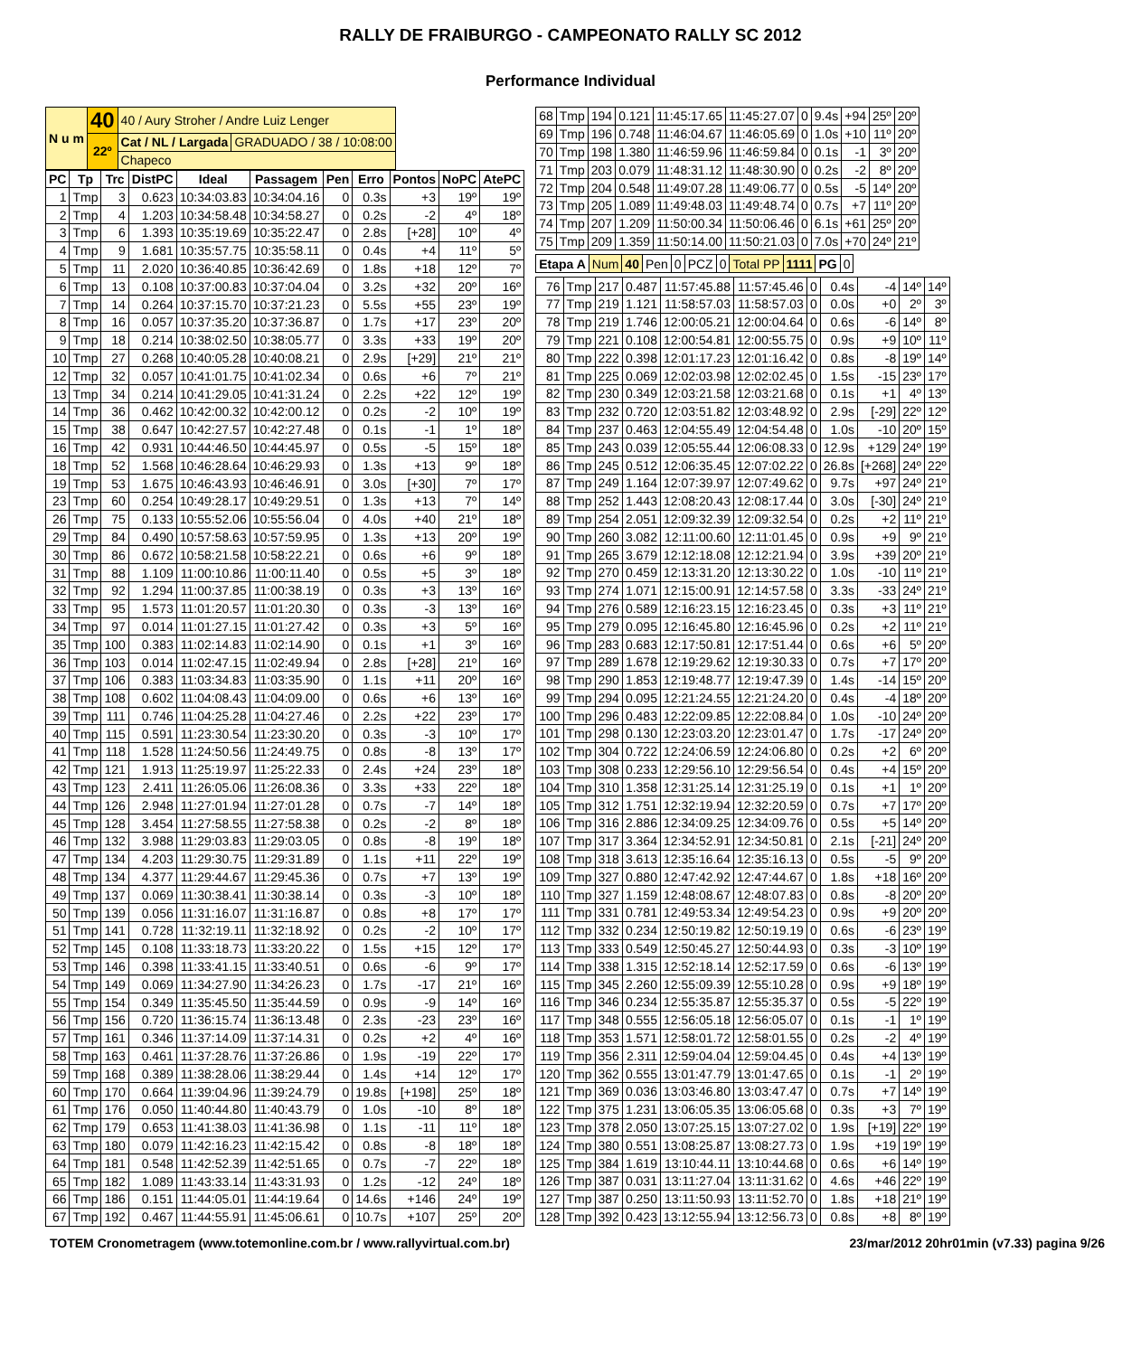RALLY DE FRAIBURGO - CAMPEONATO RALLY SC 2012
Performance Individual
| N u m | 40 | 40 / Aury Stroher / Andre Luiz Lenger | |
| | 22º | Cat / NL / Largada | GRADUADO / 38 / 10:08:00 |
| | | Chapeco | |
| PC | Tp | Trc | DistPC | Ideal | Passagem | Pen | Erro | Pontos | NoPC | AtePC |
| --- | --- | --- | --- | --- | --- | --- | --- | --- | --- | --- |
| 1 | Tmp | 3 | 0.623 | 10:34:03.83 | 10:34:04.16 | 0 | 0.3s | +3 | 19º | 19º |
| 2 | Tmp | 4 | 1.203 | 10:34:58.48 | 10:34:58.27 | 0 | 0.2s | -2 | 4º | 18º |
| 3 | Tmp | 6 | 1.393 | 10:35:19.69 | 10:35:22.47 | 0 | 2.8s | [+28] | 10º | 4º |
| 4 | Tmp | 9 | 1.681 | 10:35:57.75 | 10:35:58.11 | 0 | 0.4s | +4 | 11º | 5º |
| 5 | Tmp | 11 | 2.020 | 10:36:40.85 | 10:36:42.69 | 0 | 1.8s | +18 | 12º | 7º |
| 6 | Tmp | 13 | 0.108 | 10:37:00.83 | 10:37:04.04 | 0 | 3.2s | +32 | 20º | 16º |
| 7 | Tmp | 14 | 0.264 | 10:37:15.70 | 10:37:21.23 | 0 | 5.5s | +55 | 23º | 19º |
| 8 | Tmp | 16 | 0.057 | 10:37:35.20 | 10:37:36.87 | 0 | 1.7s | +17 | 23º | 20º |
| 9 | Tmp | 18 | 0.214 | 10:38:02.50 | 10:38:05.77 | 0 | 3.3s | +33 | 19º | 20º |
| 10 | Tmp | 27 | 0.268 | 10:40:05.28 | 10:40:08.21 | 0 | 2.9s | [+29] | 21º | 21º |
| 12 | Tmp | 32 | 0.057 | 10:41:01.75 | 10:41:02.34 | 0 | 0.6s | +6 | 7º | 21º |
| 13 | Tmp | 34 | 0.214 | 10:41:29.05 | 10:41:31.24 | 0 | 2.2s | +22 | 12º | 19º |
| 14 | Tmp | 36 | 0.462 | 10:42:00.32 | 10:42:00.12 | 0 | 0.2s | -2 | 10º | 19º |
| 15 | Tmp | 38 | 0.647 | 10:42:27.57 | 10:42:27.48 | 0 | 0.1s | -1 | 1º | 18º |
| 16 | Tmp | 42 | 0.931 | 10:44:46.50 | 10:44:45.97 | 0 | 0.5s | -5 | 15º | 18º |
| 18 | Tmp | 52 | 1.568 | 10:46:28.64 | 10:46:29.93 | 0 | 1.3s | +13 | 9º | 18º |
| 19 | Tmp | 53 | 1.675 | 10:46:43.93 | 10:46:46.91 | 0 | 3.0s | [+30] | 7º | 17º |
| 23 | Tmp | 60 | 0.254 | 10:49:28.17 | 10:49:29.51 | 0 | 1.3s | +13 | 7º | 14º |
| 26 | Tmp | 75 | 0.133 | 10:55:52.06 | 10:55:56.04 | 0 | 4.0s | +40 | 21º | 18º |
| 29 | Tmp | 84 | 0.490 | 10:57:58.63 | 10:57:59.95 | 0 | 1.3s | +13 | 20º | 19º |
| 30 | Tmp | 86 | 0.672 | 10:58:21.58 | 10:58:22.21 | 0 | 0.6s | +6 | 9º | 18º |
| 31 | Tmp | 88 | 1.109 | 11:00:10.86 | 11:00:11.40 | 0 | 0.5s | +5 | 3º | 18º |
| 32 | Tmp | 92 | 1.294 | 11:00:37.85 | 11:00:38.19 | 0 | 0.3s | +3 | 13º | 16º |
| 33 | Tmp | 95 | 1.573 | 11:01:20.57 | 11:01:20.30 | 0 | 0.3s | -3 | 13º | 16º |
| 34 | Tmp | 97 | 0.014 | 11:01:27.15 | 11:01:27.42 | 0 | 0.3s | +3 | 5º | 16º |
| 35 | Tmp | 100 | 0.383 | 11:02:14.83 | 11:02:14.90 | 0 | 0.1s | +1 | 3º | 16º |
| 36 | Tmp | 103 | 0.014 | 11:02:47.15 | 11:02:49.94 | 0 | 2.8s | [+28] | 21º | 16º |
| 37 | Tmp | 106 | 0.383 | 11:03:34.83 | 11:03:35.90 | 0 | 1.1s | +11 | 20º | 16º |
| 38 | Tmp | 108 | 0.602 | 11:04:08.43 | 11:04:09.00 | 0 | 0.6s | +6 | 13º | 16º |
| 39 | Tmp | 111 | 0.746 | 11:04:25.28 | 11:04:27.46 | 0 | 2.2s | +22 | 23º | 17º |
| 40 | Tmp | 115 | 0.591 | 11:23:30.54 | 11:23:30.20 | 0 | 0.3s | -3 | 10º | 17º |
| 41 | Tmp | 118 | 1.528 | 11:24:50.56 | 11:24:49.75 | 0 | 0.8s | -8 | 13º | 17º |
| 42 | Tmp | 121 | 1.913 | 11:25:19.97 | 11:25:22.33 | 0 | 2.4s | +24 | 23º | 18º |
| 43 | Tmp | 123 | 2.411 | 11:26:05.06 | 11:26:08.36 | 0 | 3.3s | +33 | 22º | 18º |
| 44 | Tmp | 126 | 2.948 | 11:27:01.94 | 11:27:01.28 | 0 | 0.7s | -7 | 14º | 18º |
| 45 | Tmp | 128 | 3.454 | 11:27:58.55 | 11:27:58.38 | 0 | 0.2s | -2 | 8º | 18º |
| 46 | Tmp | 132 | 3.988 | 11:29:03.83 | 11:29:03.05 | 0 | 0.8s | -8 | 19º | 18º |
| 47 | Tmp | 134 | 4.203 | 11:29:30.75 | 11:29:31.89 | 0 | 1.1s | +11 | 22º | 19º |
| 48 | Tmp | 134 | 4.377 | 11:29:44.67 | 11:29:45.36 | 0 | 0.7s | +7 | 13º | 19º |
| 49 | Tmp | 137 | 0.069 | 11:30:38.41 | 11:30:38.14 | 0 | 0.3s | -3 | 10º | 18º |
| 50 | Tmp | 139 | 0.056 | 11:31:16.07 | 11:31:16.87 | 0 | 0.8s | +8 | 17º | 17º |
| 51 | Tmp | 141 | 0.728 | 11:32:19.11 | 11:32:18.92 | 0 | 0.2s | -2 | 10º | 17º |
| 52 | Tmp | 145 | 0.108 | 11:33:18.73 | 11:33:20.22 | 0 | 1.5s | +15 | 12º | 17º |
| 53 | Tmp | 146 | 0.398 | 11:33:41.15 | 11:33:40.51 | 0 | 0.6s | -6 | 9º | 17º |
| 54 | Tmp | 149 | 0.069 | 11:34:27.90 | 11:34:26.23 | 0 | 1.7s | -17 | 21º | 16º |
| 55 | Tmp | 154 | 0.349 | 11:35:45.50 | 11:35:44.59 | 0 | 0.9s | -9 | 14º | 16º |
| 56 | Tmp | 156 | 0.720 | 11:36:15.74 | 11:36:13.48 | 0 | 2.3s | -23 | 23º | 16º |
| 57 | Tmp | 161 | 0.346 | 11:37:14.09 | 11:37:14.31 | 0 | 0.2s | +2 | 4º | 16º |
| 58 | Tmp | 163 | 0.461 | 11:37:28.76 | 11:37:26.86 | 0 | 1.9s | -19 | 22º | 17º |
| 59 | Tmp | 168 | 0.389 | 11:38:28.06 | 11:38:29.44 | 0 | 1.4s | +14 | 12º | 17º |
| 60 | Tmp | 170 | 0.664 | 11:39:04.96 | 11:39:24.79 | 0 | 19.8s | [+198] | 25º | 18º |
| 61 | Tmp | 176 | 0.050 | 11:40:44.80 | 11:40:43.79 | 0 | 1.0s | -10 | 8º | 18º |
| 62 | Tmp | 179 | 0.653 | 11:41:38.03 | 11:41:36.98 | 0 | 1.1s | -11 | 11º | 18º |
| 63 | Tmp | 180 | 0.079 | 11:42:16.23 | 11:42:15.42 | 0 | 0.8s | -8 | 18º | 18º |
| 64 | Tmp | 181 | 0.548 | 11:42:52.39 | 11:42:51.65 | 0 | 0.7s | -7 | 22º | 18º |
| 65 | Tmp | 182 | 1.089 | 11:43:33.14 | 11:43:31.93 | 0 | 1.2s | -12 | 24º | 18º |
| 66 | Tmp | 186 | 0.151 | 11:44:05.01 | 11:44:19.64 | 0 | 14.6s | +146 | 24º | 19º |
| 67 | Tmp | 192 | 0.467 | 11:44:55.91 | 11:45:06.61 | 0 | 10.7s | +107 | 25º | 20º |
| 68 | Tmp | 194 | 0.121 | 11:45:17.65 | 11:45:27.07 | 0 | 9.4s | +94 | 25º | 20º |
| 69 | Tmp | 196 | 0.748 | 11:46:04.67 | 11:46:05.69 | 0 | 1.0s | +10 | 11º | 20º |
| 70 | Tmp | 198 | 1.380 | 11:46:59.96 | 11:46:59.84 | 0 | 0.1s | -1 | 3º | 20º |
| 71 | Tmp | 203 | 0.079 | 11:48:31.12 | 11:48:30.90 | 0 | 0.2s | -2 | 8º | 20º |
| 72 | Tmp | 204 | 0.548 | 11:49:07.28 | 11:49:06.77 | 0 | 0.5s | -5 | 14º | 20º |
| 73 | Tmp | 205 | 1.089 | 11:49:48.03 | 11:49:48.74 | 0 | 0.7s | +7 | 11º | 20º |
| 74 | Tmp | 207 | 1.209 | 11:50:00.34 | 11:50:06.46 | 0 | 6.1s | +61 | 25º | 20º |
| 75 | Tmp | 209 | 1.359 | 11:50:14.00 | 11:50:21.03 | 0 | 7.0s | +70 | 24º | 21º |
| Etapa A | Num | 40 | Pen | 0 | PCZ | 0 | Total PP | 1111 | PG | 0 |
| 76 | Tmp | 217 | 0.487 | 11:57:45.88 | 11:57:45.46 | 0 | 0.4s | -4 | 14º | 14º |
| 77 | Tmp | 219 | 1.121 | 11:58:57.03 | 11:58:57.03 | 0 | 0.0s | +0 | 2º | 3º |
| 78 | Tmp | 219 | 1.746 | 12:00:05.21 | 12:00:04.64 | 0 | 0.6s | -6 | 14º | 8º |
| 79 | Tmp | 221 | 0.108 | 12:00:54.81 | 12:00:55.75 | 0 | 0.9s | +9 | 10º | 11º |
| 80 | Tmp | 222 | 0.398 | 12:01:17.23 | 12:01:16.42 | 0 | 0.8s | -8 | 19º | 14º |
| 81 | Tmp | 225 | 0.069 | 12:02:03.98 | 12:02:02.45 | 0 | 1.5s | -15 | 23º | 17º |
| 82 | Tmp | 230 | 0.349 | 12:03:21.58 | 12:03:21.68 | 0 | 0.1s | +1 | 4º | 13º |
| 83 | Tmp | 232 | 0.720 | 12:03:51.82 | 12:03:48.92 | 0 | 2.9s | [-29] | 22º | 12º |
| 84 | Tmp | 237 | 0.463 | 12:04:55.49 | 12:04:54.48 | 0 | 1.0s | -10 | 20º | 15º |
| 85 | Tmp | 243 | 0.039 | 12:05:55.44 | 12:06:08.33 | 0 | 12.9s | +129 | 24º | 19º |
| 86 | Tmp | 245 | 0.512 | 12:06:35.45 | 12:07:02.22 | 0 | 26.8s | [+268] | 24º | 22º |
| 87 | Tmp | 249 | 1.164 | 12:07:39.97 | 12:07:49.62 | 0 | 9.7s | +97 | 24º | 21º |
| 88 | Tmp | 252 | 1.443 | 12:08:20.43 | 12:08:17.44 | 0 | 3.0s | [-30] | 24º | 21º |
| 89 | Tmp | 254 | 2.051 | 12:09:32.39 | 12:09:32.54 | 0 | 0.2s | +2 | 11º | 21º |
| 90 | Tmp | 260 | 3.082 | 12:11:00.60 | 12:11:01.45 | 0 | 0.9s | +9 | 9º | 21º |
| 91 | Tmp | 265 | 3.679 | 12:12:18.08 | 12:12:21.94 | 0 | 3.9s | +39 | 20º | 21º |
| 92 | Tmp | 270 | 0.459 | 12:13:31.20 | 12:13:30.22 | 0 | 1.0s | -10 | 11º | 21º |
| 93 | Tmp | 274 | 1.071 | 12:15:00.91 | 12:14:57.58 | 0 | 3.3s | -33 | 24º | 21º |
| 94 | Tmp | 276 | 0.589 | 12:16:23.15 | 12:16:23.45 | 0 | 0.3s | +3 | 11º | 21º |
| 95 | Tmp | 279 | 0.095 | 12:16:45.80 | 12:16:45.96 | 0 | 0.2s | +2 | 11º | 21º |
| 96 | Tmp | 283 | 0.683 | 12:17:50.81 | 12:17:51.44 | 0 | 0.6s | +6 | 5º | 20º |
| 97 | Tmp | 289 | 1.678 | 12:19:29.62 | 12:19:30.33 | 0 | 0.7s | +7 | 17º | 20º |
| 98 | Tmp | 290 | 1.853 | 12:19:48.77 | 12:19:47.39 | 0 | 1.4s | -14 | 15º | 20º |
| 99 | Tmp | 294 | 0.095 | 12:21:24.55 | 12:21:24.20 | 0 | 0.4s | -4 | 18º | 20º |
| 100 | Tmp | 296 | 0.483 | 12:22:09.85 | 12:22:08.84 | 0 | 1.0s | -10 | 24º | 20º |
| 101 | Tmp | 298 | 0.130 | 12:23:03.20 | 12:23:01.47 | 0 | 1.7s | -17 | 24º | 20º |
| 102 | Tmp | 304 | 0.722 | 12:24:06.59 | 12:24:06.80 | 0 | 0.2s | +2 | 6º | 20º |
| 103 | Tmp | 308 | 0.233 | 12:29:56.10 | 12:29:56.54 | 0 | 0.4s | +4 | 15º | 20º |
| 104 | Tmp | 310 | 1.358 | 12:31:25.14 | 12:31:25.19 | 0 | 0.1s | +1 | 1º | 20º |
| 105 | Tmp | 312 | 1.751 | 12:32:19.94 | 12:32:20.59 | 0 | 0.7s | +7 | 17º | 20º |
| 106 | Tmp | 316 | 2.886 | 12:34:09.25 | 12:34:09.76 | 0 | 0.5s | +5 | 14º | 20º |
| 107 | Tmp | 317 | 3.364 | 12:34:52.91 | 12:34:50.81 | 0 | 2.1s | [-21] | 24º | 20º |
| 108 | Tmp | 318 | 3.613 | 12:35:16.64 | 12:35:16.13 | 0 | 0.5s | -5 | 9º | 20º |
| 109 | Tmp | 327 | 0.880 | 12:47:42.92 | 12:47:44.67 | 0 | 1.8s | +18 | 16º | 20º |
| 110 | Tmp | 327 | 1.159 | 12:48:08.67 | 12:48:07.83 | 0 | 0.8s | -8 | 20º | 20º |
| 111 | Tmp | 331 | 0.781 | 12:49:53.34 | 12:49:54.23 | 0 | 0.9s | +9 | 20º | 20º |
| 112 | Tmp | 332 | 0.234 | 12:50:19.82 | 12:50:19.19 | 0 | 0.6s | -6 | 23º | 19º |
| 113 | Tmp | 333 | 0.549 | 12:50:45.27 | 12:50:44.93 | 0 | 0.3s | -3 | 10º | 19º |
| 114 | Tmp | 338 | 1.315 | 12:52:18.14 | 12:52:17.59 | 0 | 0.6s | -6 | 13º | 19º |
| 115 | Tmp | 345 | 2.260 | 12:55:09.39 | 12:55:10.28 | 0 | 0.9s | +9 | 18º | 19º |
| 116 | Tmp | 346 | 0.234 | 12:55:35.87 | 12:55:35.37 | 0 | 0.5s | -5 | 22º | 19º |
| 117 | Tmp | 348 | 0.555 | 12:56:05.18 | 12:56:05.07 | 0 | 0.1s | -1 | 1º | 19º |
| 118 | Tmp | 353 | 1.571 | 12:58:01.72 | 12:58:01.55 | 0 | 0.2s | -2 | 4º | 19º |
| 119 | Tmp | 356 | 2.311 | 12:59:04.04 | 12:59:04.45 | 0 | 0.4s | +4 | 13º | 19º |
| 120 | Tmp | 362 | 0.555 | 13:01:47.79 | 13:01:47.65 | 0 | 0.1s | -1 | 2º | 19º |
| 121 | Tmp | 369 | 0.036 | 13:03:46.80 | 13:03:47.47 | 0 | 0.7s | +7 | 14º | 19º |
| 122 | Tmp | 375 | 1.231 | 13:06:05.35 | 13:06:05.68 | 0 | 0.3s | +3 | 7º | 19º |
| 123 | Tmp | 378 | 2.050 | 13:07:25.15 | 13:07:27.02 | 0 | 1.9s | [+19] | 22º | 19º |
| 124 | Tmp | 380 | 0.551 | 13:08:25.87 | 13:08:27.73 | 0 | 1.9s | +19 | 19º | 19º |
| 125 | Tmp | 384 | 1.619 | 13:10:44.11 | 13:10:44.68 | 0 | 0.6s | +6 | 14º | 19º |
| 126 | Tmp | 387 | 0.031 | 13:11:27.04 | 13:11:31.62 | 0 | 4.6s | +46 | 22º | 19º |
| 127 | Tmp | 387 | 0.250 | 13:11:50.93 | 13:11:52.70 | 0 | 1.8s | +18 | 21º | 19º |
| 128 | Tmp | 392 | 0.423 | 13:12:55.94 | 13:12:56.73 | 0 | 0.8s | +8 | 8º | 19º |
TOTEM Cronometragem (www.totemonline.com.br / www.rallyvirtual.com.br) 23/mar/2012 20hr01min (v7.33) pagina 9/26